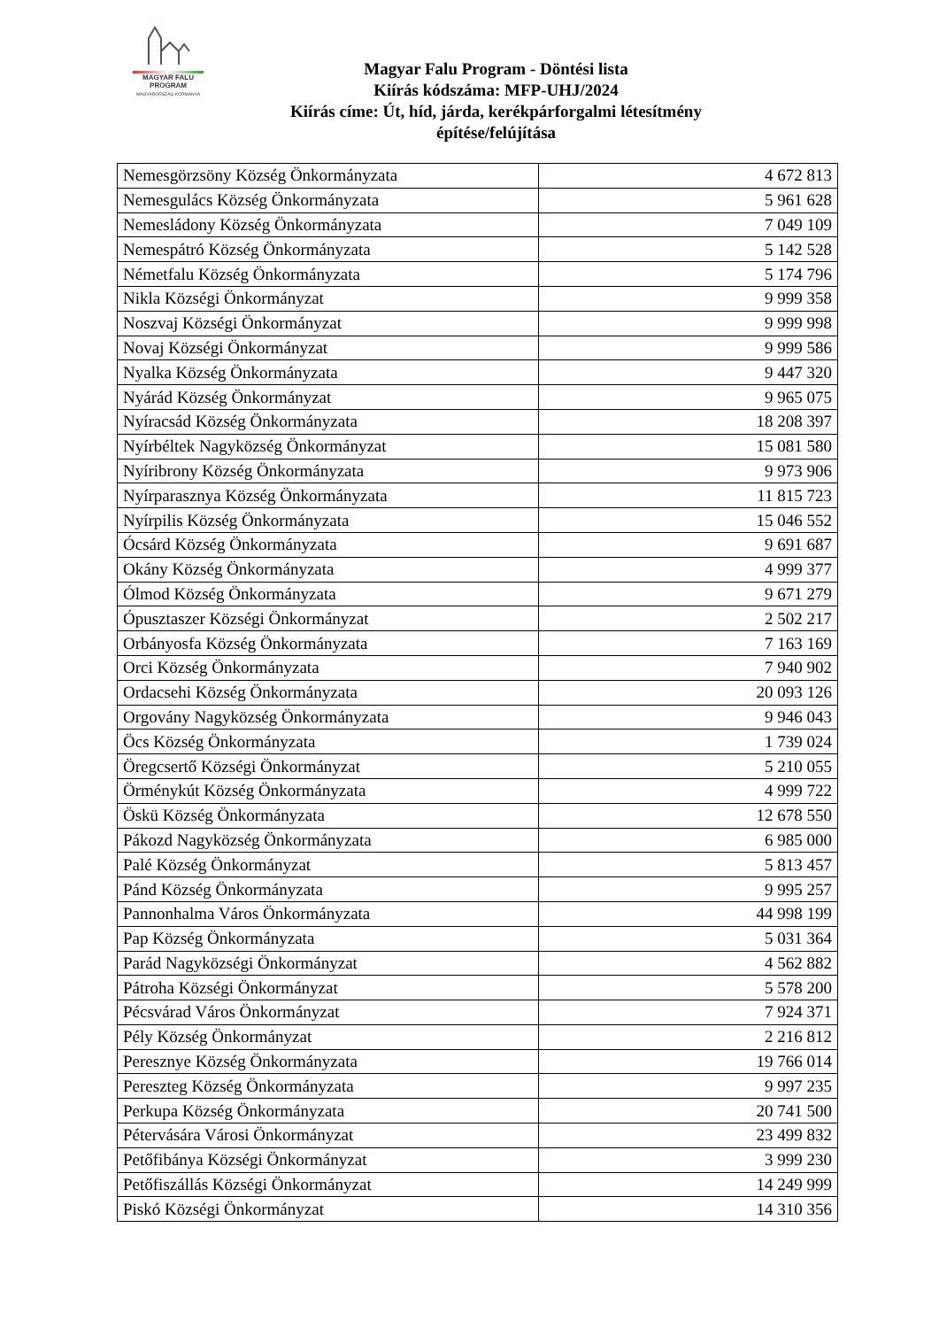MAGYAR FALU
PROGRAM
MAGYARORSZÁG KORMÁNYA
Magyar Falu Program - Döntési lista
Kiírás kódszáma: MFP-UHJ/2024
Kiírás címe: Út, híd, járda, kerékpárforgalmi létesítmény
építése/felújítása
| Nemesgörzsöny Község Önkormányzata | 4 672 813 |
| Nemesgulács Község Önkormányzata | 5 961 628 |
| Nemesládony Község Önkormányzata | 7 049 109 |
| Nemespátró Község Önkormányzata | 5 142 528 |
| Németfalu Község Önkormányzata | 5 174 796 |
| Nikla Községi Önkormányzat | 9 999 358 |
| Noszvaj Községi Önkormányzat | 9 999 998 |
| Novaj Községi Önkormányzat | 9 999 586 |
| Nyalka Község Önkormányzata | 9 447 320 |
| Nyárád Község Önkormányzat | 9 965 075 |
| Nyíracsád Község Önkormányzata | 18 208 397 |
| Nyírbéltek Nagyközség Önkormányzat | 15 081 580 |
| Nyíribrony Község Önkormányzata | 9 973 906 |
| Nyírparasznya Község Önkormányzata | 11 815 723 |
| Nyírpilis Község Önkormányzata | 15 046 552 |
| Ócsárd Község Önkormányzata | 9 691 687 |
| Okány Község Önkormányzata | 4 999 377 |
| Ólmod Község Önkormányzata | 9 671 279 |
| Ópusztaszer Községi Önkormányzat | 2 502 217 |
| Orbányosfa Község Önkormányzata | 7 163 169 |
| Orci Község Önkormányzata | 7 940 902 |
| Ordacsehi Község Önkormányzata | 20 093 126 |
| Orgovány Nagyközség Önkormányzata | 9 946 043 |
| Öcs Község Önkormányzata | 1 739 024 |
| Öregcsertő Községi Önkormányzat | 5 210 055 |
| Örménykút Község Önkormányzata | 4 999 722 |
| Öskü Község Önkormányzata | 12 678 550 |
| Pákozd Nagyközség Önkormányzata | 6 985 000 |
| Palé Község Önkormányzat | 5 813 457 |
| Pánd Község Önkormányzata | 9 995 257 |
| Pannonhalma Város Önkormányzata | 44 998 199 |
| Pap Község Önkormányzata | 5 031 364 |
| Parád Nagyközségi Önkormányzat | 4 562 882 |
| Pátroha Községi Önkormányzat | 5 578 200 |
| Pécsvárad Város Önkormányzat | 7 924 371 |
| Pély Község Önkormányzat | 2 216 812 |
| Peresznye Község Önkormányzata | 19 766 014 |
| Pereszteg Község Önkormányzata | 9 997 235 |
| Perkupa Község Önkormányzata | 20 741 500 |
| Pétervására Városi Önkormányzat | 23 499 832 |
| Petőfibánya Községi Önkormányzat | 3 999 230 |
| Petőfiszállás Községi Önkormányzat | 14 249 999 |
| Piskó Községi Önkormányzat | 14 310 356 |